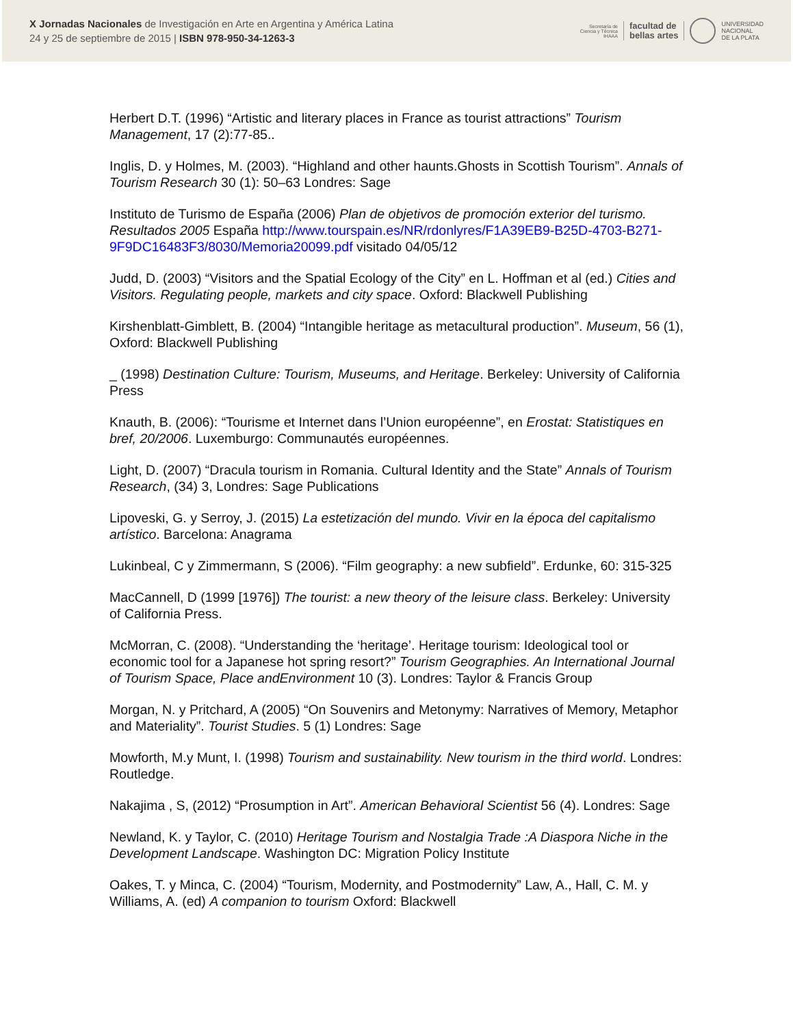X Jornadas Nacionales de Investigación en Arte en Argentina y América Latina
24 y 25 de septiembre de 2015 | ISBN 978-950-34-1263-3
Secretaría de
Ciencia y Técnica
IHAAA facultad de
bellas artes UNIVERSIDAD
NACIONAL
DE LA PLATA
Herbert D.T. (1996) “Artistic and literary places in France as tourist attractions” Tourism Management, 17 (2):77-85..
Inglis, D. y Holmes, M. (2003). “Highland and other haunts.Ghosts in Scottish Tourism”. Annals of Tourism Research 30 (1): 50–63 Londres: Sage
Instituto de Turismo de España (2006) Plan de objetivos de promoción exterior del turismo. Resultados 2005 España http://www.tourspain.es/NR/rdonlyres/F1A39EB9-B25D-4703-B271-9F9DC16483F3/8030/Memoria20099.pdf visitado 04/05/12
Judd, D. (2003) “Visitors and the Spatial Ecology of the City” en L. Hoffman et al (ed.) Cities and Visitors. Regulating people, markets and city space. Oxford: Blackwell Publishing
Kirshenblatt-Gimblett, B. (2004) “Intangible heritage as metacultural production”. Museum, 56 (1), Oxford: Blackwell Publishing
_ (1998) Destination Culture: Tourism, Museums, and Heritage. Berkeley: University of California Press
Knauth, B. (2006): “Tourisme et Internet dans l’Union européenne”, en Erostat: Statistiques en bref, 20/2006. Luxemburgo: Communautés européennes.
Light, D. (2007) “Dracula tourism in Romania. Cultural Identity and the State” Annals of Tourism Research, (34) 3, Londres: Sage Publications
Lipoveski, G. y Serroy, J. (2015) La estetización del mundo. Vivir en la época del capitalismo artístico. Barcelona: Anagrama
Lukinbeal, C y Zimmermann, S (2006). “Film geography: a new subfield”. Erdunke, 60: 315-325
MacCannell, D (1999 [1976]) The tourist: a new theory of the leisure class. Berkeley: University of California Press.
McMorran, C. (2008). “Understanding the ‘heritage’. Heritage tourism: Ideological tool or economic tool for a Japanese hot spring resort?” Tourism Geographies. An International Journal of Tourism Space, Place andEnvironment 10 (3). Londres: Taylor & Francis Group
Morgan, N. y Pritchard, A (2005) “On Souvenirs and Metonymy: Narratives of Memory, Metaphor and Materiality”. Tourist Studies. 5 (1) Londres: Sage
Mowforth, M.y Munt, I. (1998) Tourism and sustainability. New tourism in the third world. Londres: Routledge.
Nakajima , S, (2012) “Prosumption in Art”. American Behavioral Scientist 56 (4). Londres: Sage
Newland, K. y Taylor, C. (2010) Heritage Tourism and Nostalgia Trade :A Diaspora Niche in the Development Landscape. Washington DC: Migration Policy Institute
Oakes, T. y Minca, C. (2004) “Tourism, Modernity, and Postmodernity” Law, A., Hall, C. M. y Williams, A. (ed) A companion to tourism Oxford: Blackwell